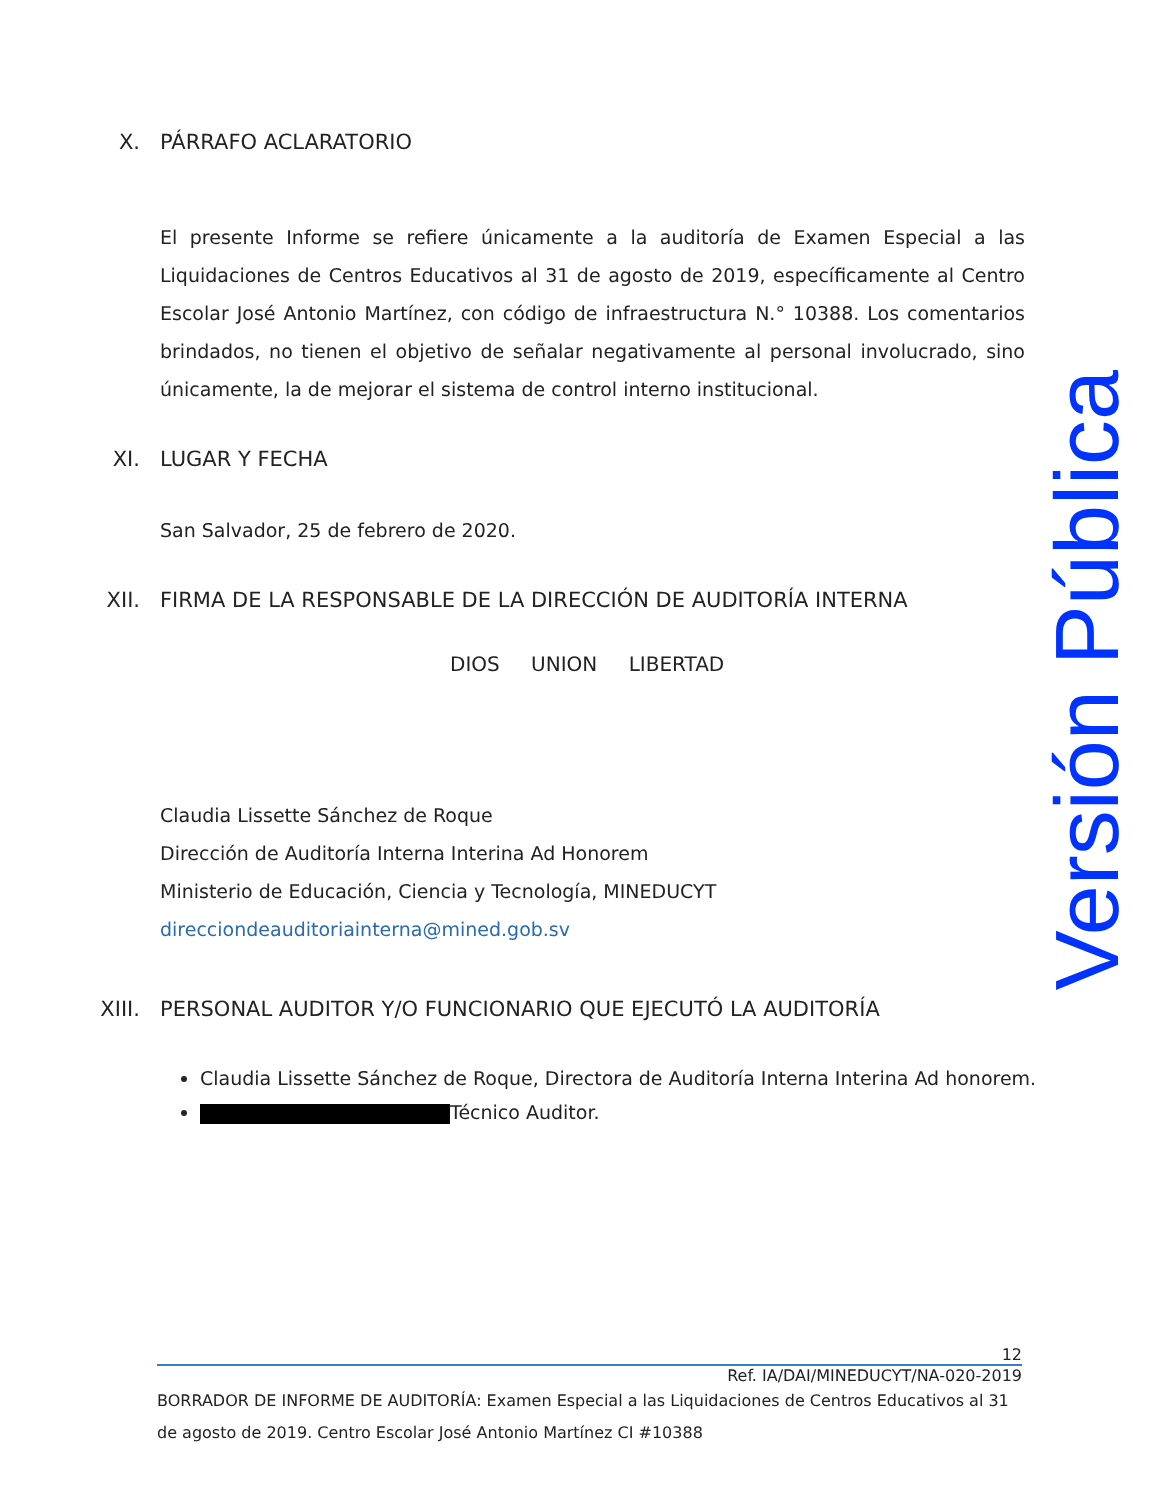X. PÁRRAFO ACLARATORIO
El presente Informe se refiere únicamente a la auditoría de Examen Especial a las Liquidaciones de Centros Educativos al 31 de agosto de 2019, específicamente al Centro Escolar José Antonio Martínez, con código de infraestructura N.° 10388. Los comentarios brindados, no tienen el objetivo de señalar negativamente al personal involucrado, sino únicamente, la de mejorar el sistema de control interno institucional.
XI. LUGAR Y FECHA
San Salvador, 25 de febrero de 2020.
XII. FIRMA DE LA RESPONSABLE DE LA DIRECCIÓN DE AUDITORÍA INTERNA
DIOS UNION LIBERTAD
Claudia Lissette Sánchez de Roque
Dirección de Auditoría Interna Interina Ad Honorem
Ministerio de Educación, Ciencia y Tecnología, MINEDUCYT
direcciondeauditoriainterna@mined.gob.sv
XIII. PERSONAL AUDITOR Y/O FUNCIONARIO QUE EJECUTÓ LA AUDITORÍA
Claudia Lissette Sánchez de Roque, Directora de Auditoría Interna Interina Ad honorem.
Técnico Auditor.
Versión Pública
12
Ref. IA/DAI/MINEDUCYT/NA-020-2019
BORRADOR DE INFORME DE AUDITORÍA: Examen Especial a las Liquidaciones de Centros Educativos al 31 de agosto de 2019. Centro Escolar José Antonio Martínez CI #10388